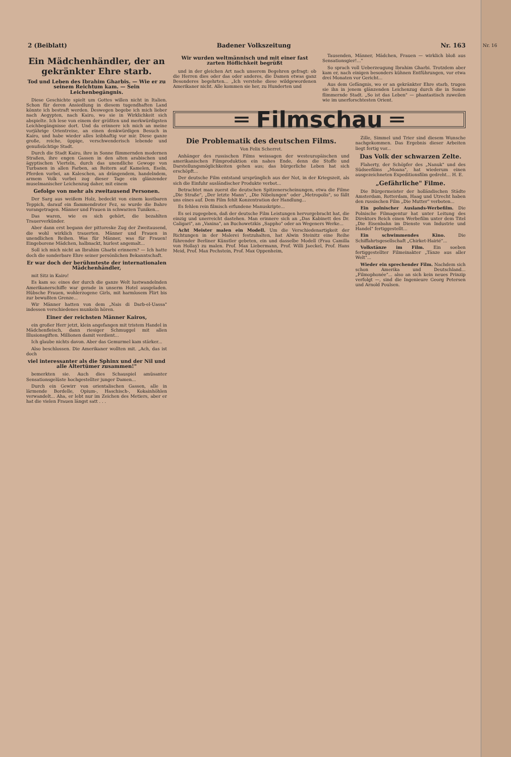2 (Beiblatt) Badener Volkszeitung Nr. 163
Nr. 16
Ein Mädchenhändler, der an gekränkter Ehre starb.
Tod und Leben des Ibrahim Gharbis. — Wie er zu seinem Reichtum kam. — Sein Leichenbegängnis.
Diese Geschichte spielt um Gottes willen nicht in Italien. Schon für deren Ansiedlung in diesem tugendhaften Land könnte ich bestraft werden. Deswegen begebe ich mich lieber nach Aegypten, nach Kairo, wo sie in Wirklichkeit sich abspielte. Ich lese von einem der größten und merkwürdigsten Leichbegängnisse dort. Und da erinnere ich mich an meine vorjährige Orientreise, an einen denkwürdigen Besuch in Kairo, und habe wieder alles leibhaftig vor mir. Diese ganze große, reiche, üppige, verschwenderisch lebende und genußsüchtige Stadt.
Durch die Stadt Kairo, ihre in Sonne flimmernden modernen Straßen, ihre engen Gassen in den alten arabischen und ägyptischen Vierteln, durch das unendliche Gewoge von Turbanen in allen Farben, an Reitern auf Kamelen, Eseln, Pferden vorbei, an Kaleschen, an drängendem, handelndem, armem Volk vorbei zog dieser Tage ein glänzender muselmanischer Leichenzug daher, mit einem
Gefolge von mehr als zweitausend Personen.
Der Sarg aus weißem Holz, bedeckt von einem kostbaren Teppich, darauf ein flammendroter Fez, so wurde die Bahre vorangetragen. Männer und Frauen in schwarzen Tuniken...
Das waren, wie es sich gehört, die bezahlten Trauerverkünder.
Aber dann erst begann der pittoreske Zug der Zweitausend, die wohl wirklich trauerten. Männer und Frauen in unendlichen Reihen. Was für Männer, was für Frauen! Eingeborene Mädchen, halbnackt, hurlest angemalt...
Soll ich mich nicht an Ibrahim Gharbi erinnern? — Ich hatte doch die sonderbare Ehre seiner persönlichen Bekanntschaft.
Er war doch der berühmteste der internationalen Mädchenhändler,
mit Sitz in Kairo!
Es kam so: eines der durch die ganze Welt lustwandelnden Amerikanerschiffe war gerade in unserm Hotel ausgeladen. Hübsche Frauen, wohlerzogene Girls, mit harmlosem Flirt bis zur bewußten Grenze...
Wir Männer hatten von dem „Nais di Darb-el-Uassa" indessen verschiedenes munkeln hören.
Einer der reichsten Männer Kairos,
ein großer Herr jetzt, klein angefangen mit tristem Handel in Mädchenfleisch, dann riesiger Schmuggel mit allen Illusionsgiften. Millionen damit verdient...
Ich glaube nichts davon. Aber das Gemurmel kam stärker...
Also beschlossen. Die Amerikaner wollten mit. „Ach, das ist doch
viel interessanter als die Sphinx und der Nil und alle Altertümer zusammen!"
bemerkten sie. Auch dies Schauspiel amüsanter Sensationsgelüste hochgestellter junger Damen...
Durch ein Gewirr von orientalischen Gassen, alle in lärmende Bordelle, Opium-, Haschisch-, Kokainhöhlen verwandelt... Aha, er lebt nur im Zeichen des Metiers, aber er hat die vielen Frauen längst satt . . .
Wir wurden weltmännisch und mit einer fast zarten Höflichkeit begrüßt
und in der gleichen Art nach unserem Begehren gefragt: ob die Herren dies oder das oder anderes, die Damen etwas ganz Besonderes begehrten... „Ich verstehe diese wildgewordenen Amerikaner nicht. Alle kommen sie her, zu Hunderten und
Tausenden, Männer, Mädchen, Frauen — wirklich bloß aus Sensationsgier!..."
So sprach voll Ueberzeugung Ibrahim Gharbi. Trotzdem aber kam er, nach einigen besonders kühnen Entführungen, vor etwa drei Monaten vor Gericht...
Aus dem Gefängnis, wo er an gekränkter Ehre starb, trugen sie ihn in jenem glänzenden Leichenzug durch die in Sonne flimmernde Stadt. „So ist das Leben" — phantastisch zuweilen wie im unerforschtesten Orient.
═ Filmschau ═
Die Problematik des deutschen Films.
Von Felix Scherret.
Anhänger des russischen Films weissagen der westeuropäischen und amerikanischen Filmproduktion ein nahes Ende, denn die Stoffe und Darstellungsmöglichkeiten gehen aus; das bürgerliche Leben hat sich erschöpft...
Der deutsche Film entstand ursprünglich aus der Not, in der Kriegszeit, als sich die Einfuhr ausländischer Produkte verbot...
Betrachtet man zuerst die deutschen Spitzenerscheinungen, etwa die Filme „Die Straße", „Der letzte Mann", „Die Nibelungen" oder „Metropolis", so fällt uns eines auf. Dem Film fehlt Konzentration der Handlung...
Es fehlen rein filmisch erfundene Manuskripte...
Es sei zugegeben, daß der deutsche Film Leistungen hervorgebracht hat, die einzig und unerreicht dastehen. Man erinnere sich an „Das Kabinett des Dr. Caligari", an „Vanina", an Buchowetzkis „Sappho" oder an Wegeners Werke...
Acht Meister malen ein Modell. Um die Verschiedenartigkeit der Richtungen in der Malerei festzuhalten, hat Alwin Steinitz eine Reihe führender Berliner Künstler gebeten, ein und dasselbe Modell (Frau Camilla von Hollay) zu malen. Prof. Max Liebermann, Prof. Willi Jaeckel, Prof. Hans Meid, Prof. Max Pechstein, Prof. Max Oppenheim,
Zille, Simmel und Trier sind diesem Wunsche nachgekommen. Das Ergebnis dieser Arbeiten liegt fertig vor...
Das Volk der schwarzen Zelte.
Flaherty, der Schöpfer des „Nanuk" und des Südseefilms „Moana", hat wiederum einen ausgezeichneten Expeditionsfilm gedreht... H. E.
„Gefährliche" Filme.
Die Bürgermeister der holländischen Städte Amsterdam, Rotterdam, Haag und Utrecht haben den russischen Film „Die Mutter" verboten...
Ein polnischer Auslands-Werbefilm. Die Polnische Filmagentur hat unter Leitung des Direktors Reich einen Werbefilm unter dem Titel „Die Eisenbahn im Dienste von Industrie und Handel" fertiggestellt...
Ein schwimmendes Kino. Die Schiffahrtsgesellschaft „Chirket-Hairié"...
Volkstänze im Film. Ein soeben fertiggestellter Filmeinakter „Tänze aus aller Welt"...
Wieder ein sprechender Film. Nachdem sich schon Amerika und Deutschland... „Filmophonée"... also an sich kein neues Prinzip verfolgt —, sind die Ingenieure Georg Petersen und Arnold Poulsen.